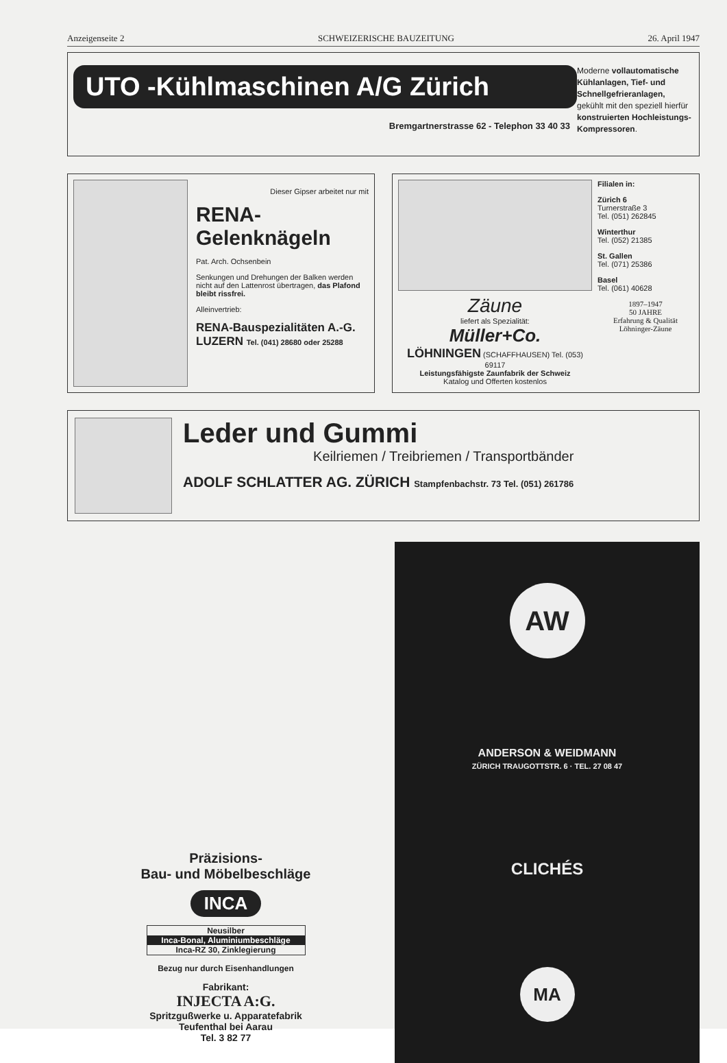Anzeigenseite 2 SCHWEIZERISCHE BAUZEITUNG 26. April 1947
UTO -Kühlmaschinen A/G Zürich
Bremgartnerstrasse 62 - Telephon 33 40 33
Moderne vollautomatische Kühlanlagen, Tief- und Schnellgefrieranlagen, gekühlt mit den speziell hierfür konstruierten Hochleistungs-Kompressoren.
Dieser Gipser arbeitet nur mit
RENA-Gelenknägeln
Pat. Arch. Ochsenbein
Senkungen und Drehungen der Balken werden nicht auf den Lattenrost übertragen, das Plafond bleibt rissfrei.
Alleinvertrieb:
RENA-Bauspezialitäten A.-G.
LUZERN Tel. (041) 28680 oder 25288
Zäune
liefert als Spezialität:
Müller+Co.
LÖHNINGEN (SCHAFFHAUSEN) Tel. (053) 69117
Leistungsfähigste Zaunfabrik der Schweiz
Katalog und Offerten kostenlos
Filialen in:
Zürich 6
Turnerstraße 3
Tel. (051) 262845
Winterthur
Tel. (052) 21385
St. Gallen
Tel. (071) 25386
Basel
Tel. (061) 40628
1897–1947
50 JAHRE
Erfahrung & Qualität
Löhninger-Zäune
Leder und Gummi
Keilriemen / Treibriemen / Transportbänder
ADOLF SCHLATTER AG. ZÜRICH Stampfenbachstr. 73 Tel. (051) 261786
Präzisions-
Bau- und Möbelbeschläge
INCA
Neusilber
Inca-Bonal, Aluminiumbeschläge
Inca-RZ 30, Zinklegierung
Bezug nur durch Eisenhandlungen
Fabrikant:
INJECTA A:G.
Spritzgußwerke u. Apparatefabrik
Teufenthal bei Aarau
Tel. 3 82 77
AW
ANDERSON & WEIDMANN
ZÜRICH TRAUGOTTSTR. 6 · TEL. 27 08 47
CLICHÉS
MA